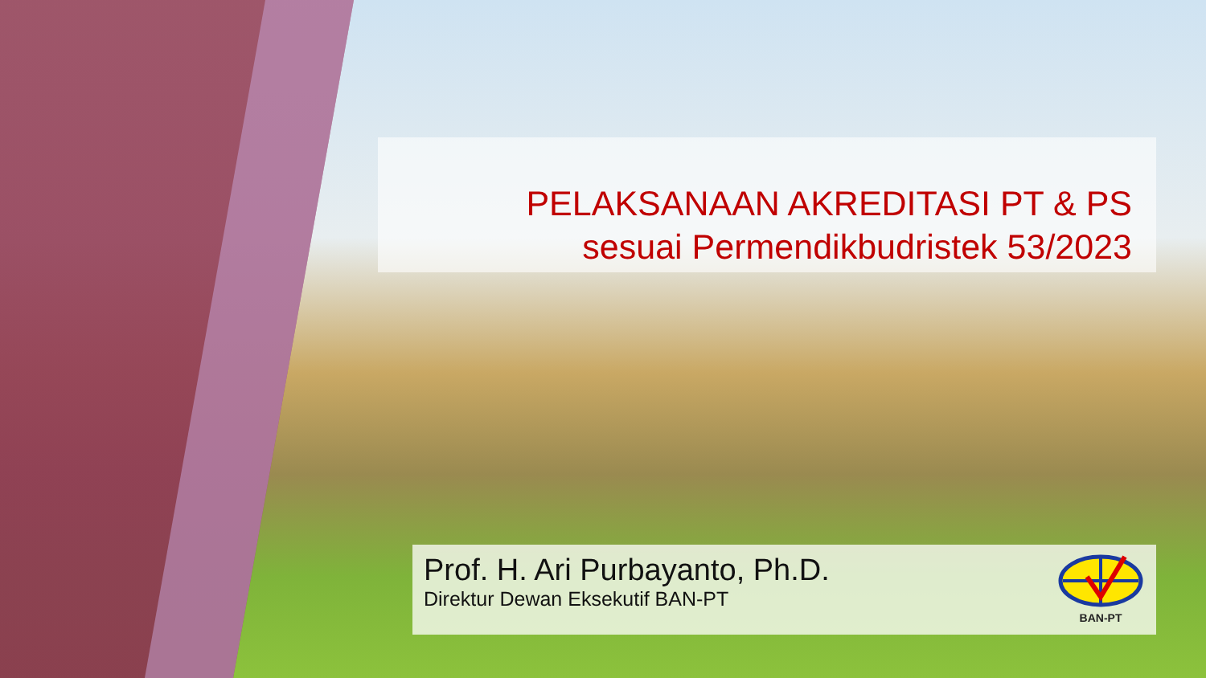PELAKSANAAN AKREDITASI PT & PS
sesuai Permendikbudristek 53/2023
Prof. H. Ari Purbayanto, Ph.D.
Direktur Dewan Eksekutif BAN-PT
BAN-PT